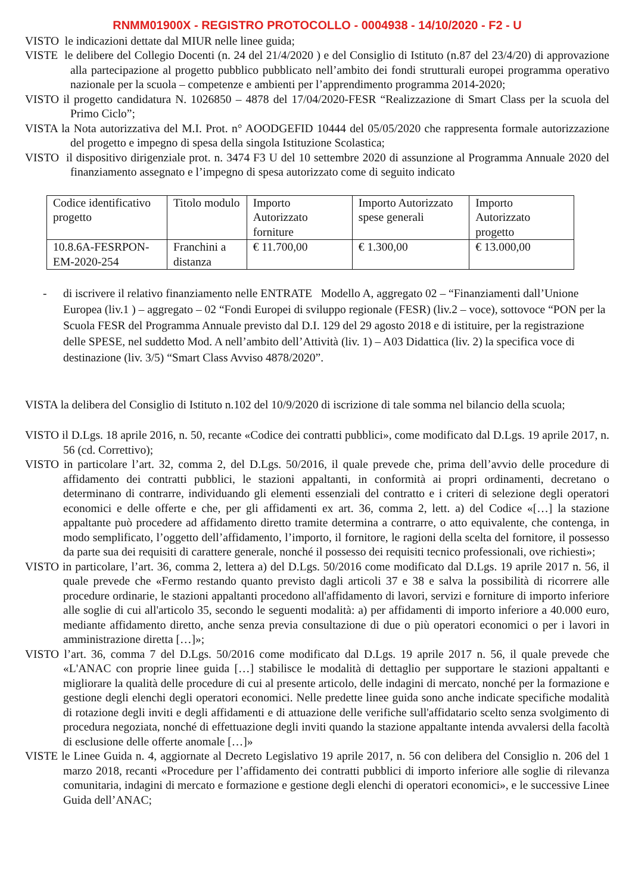RNMM01900X - REGISTRO PROTOCOLLO - 0004938 - 14/10/2020 - F2 - U
VISTO le indicazioni dettate dal MIUR nelle linee guida;
VISTE le delibere del Collegio Docenti (n. 24 del 21/4/2020 ) e del Consiglio di Istituto (n.87 del 23/4/20) di approvazione alla partecipazione al progetto pubblico pubblicato nell’ambito dei fondi strutturali europei programma operativo nazionale per la scuola – competenze e ambienti per l’apprendimento programma 2014-2020;
VISTO il progetto candidatura N. 1026850 – 4878 del 17/04/2020-FESR “Realizzazione di Smart Class per la scuola del Primo Ciclo”;
VISTA la Nota autorizzativa del M.I. Prot. n° AOODGEFID 10444 del 05/05/2020 che rappresenta formale autorizzazione del progetto e impegno di spesa della singola Istituzione Scolastica;
VISTO il dispositivo dirigenziale prot. n. 3474 F3 U del 10 settembre 2020 di assunzione al Programma Annuale 2020 del finanziamento assegnato e l’impegno di spesa autorizzato come di seguito indicato
| Codice identificativo progetto | Titolo modulo | Importo Autorizzato forniture | Importo Autorizzato spese generali | Importo Autorizzato progetto |
| 10.8.6A-FESRPON-EM-2020-254 | Franchini a distanza | € 11.700,00 | € 1.300,00 | € 13.000,00 |
- di iscrivere il relativo finanziamento nelle ENTRATE Modello A, aggregato 02 – “Finanziamenti dall’Unione Europea (liv.1 ) – aggregato – 02 “Fondi Europei di sviluppo regionale (FESR) (liv.2 – voce), sottovoce “PON per la Scuola FESR del Programma Annuale previsto dal D.I. 129 del 29 agosto 2018 e di istituire, per la registrazione delle SPESE, nel suddetto Mod. A nell’ambito dell’Attività (liv. 1) – A03 Didattica (liv. 2) la specifica voce di destinazione (liv. 3/5) “Smart Class Avviso 4878/2020”.
VISTA la delibera del Consiglio di Istituto n.102 del 10/9/2020 di iscrizione di tale somma nel bilancio della scuola;
VISTO il D.Lgs. 18 aprile 2016, n. 50, recante «Codice dei contratti pubblici», come modificato dal D.Lgs. 19 aprile 2017, n. 56 (cd. Correttivo);
VISTO in particolare l’art. 32, comma 2, del D.Lgs. 50/2016, il quale prevede che, prima dell’avvio delle procedure di affidamento dei contratti pubblici, le stazioni appaltanti, in conformità ai propri ordinamenti, decretano o determinano di contrarre, individuando gli elementi essenziali del contratto e i criteri di selezione degli operatori economici e delle offerte e che, per gli affidamenti ex art. 36, comma 2, lett. a) del Codice «[…] la stazione appaltante può procedere ad affidamento diretto tramite determina a contrarre, o atto equivalente, che contenga, in modo semplificato, l’oggetto dell’affidamento, l’importo, il fornitore, le ragioni della scelta del fornitore, il possesso da parte sua dei requisiti di carattere generale, nonché il possesso dei requisiti tecnico professionali, ove richiesti»;
VISTO in particolare, l’art. 36, comma 2, lettera a) del D.Lgs. 50/2016 come modificato dal D.Lgs. 19 aprile 2017 n. 56, il quale prevede che «Fermo restando quanto previsto dagli articoli 37 e 38 e salva la possibilità di ricorrere alle procedure ordinarie, le stazioni appaltanti procedono all'affidamento di lavori, servizi e forniture di importo inferiore alle soglie di cui all'articolo 35, secondo le seguenti modalità: a) per affidamenti di importo inferiore a 40.000 euro, mediante affidamento diretto, anche senza previa consultazione di due o più operatori economici o per i lavori in amministrazione diretta […]»;
VISTO l’art. 36, comma 7 del D.Lgs. 50/2016 come modificato dal D.Lgs. 19 aprile 2017 n. 56, il quale prevede che «L'ANAC con proprie linee guida […] stabilisce le modalità di dettaglio per supportare le stazioni appaltanti e migliorare la qualità delle procedure di cui al presente articolo, delle indagini di mercato, nonché per la formazione e gestione degli elenchi degli operatori economici. Nelle predette linee guida sono anche indicate specifiche modalità di rotazione degli inviti e degli affidamenti e di attuazione delle verifiche sull'affidatario scelto senza svolgimento di procedura negoziata, nonché di effettuazione degli inviti quando la stazione appaltante intenda avvalersi della facoltà di esclusione delle offerte anomale […]»
VISTE le Linee Guida n. 4, aggiornate al Decreto Legislativo 19 aprile 2017, n. 56 con delibera del Consiglio n. 206 del 1 marzo 2018, recanti «Procedure per l’affidamento dei contratti pubblici di importo inferiore alle soglie di rilevanza comunitaria, indagini di mercato e formazione e gestione degli elenchi di operatori economici», e le successive Linee Guida dell’ANAC;